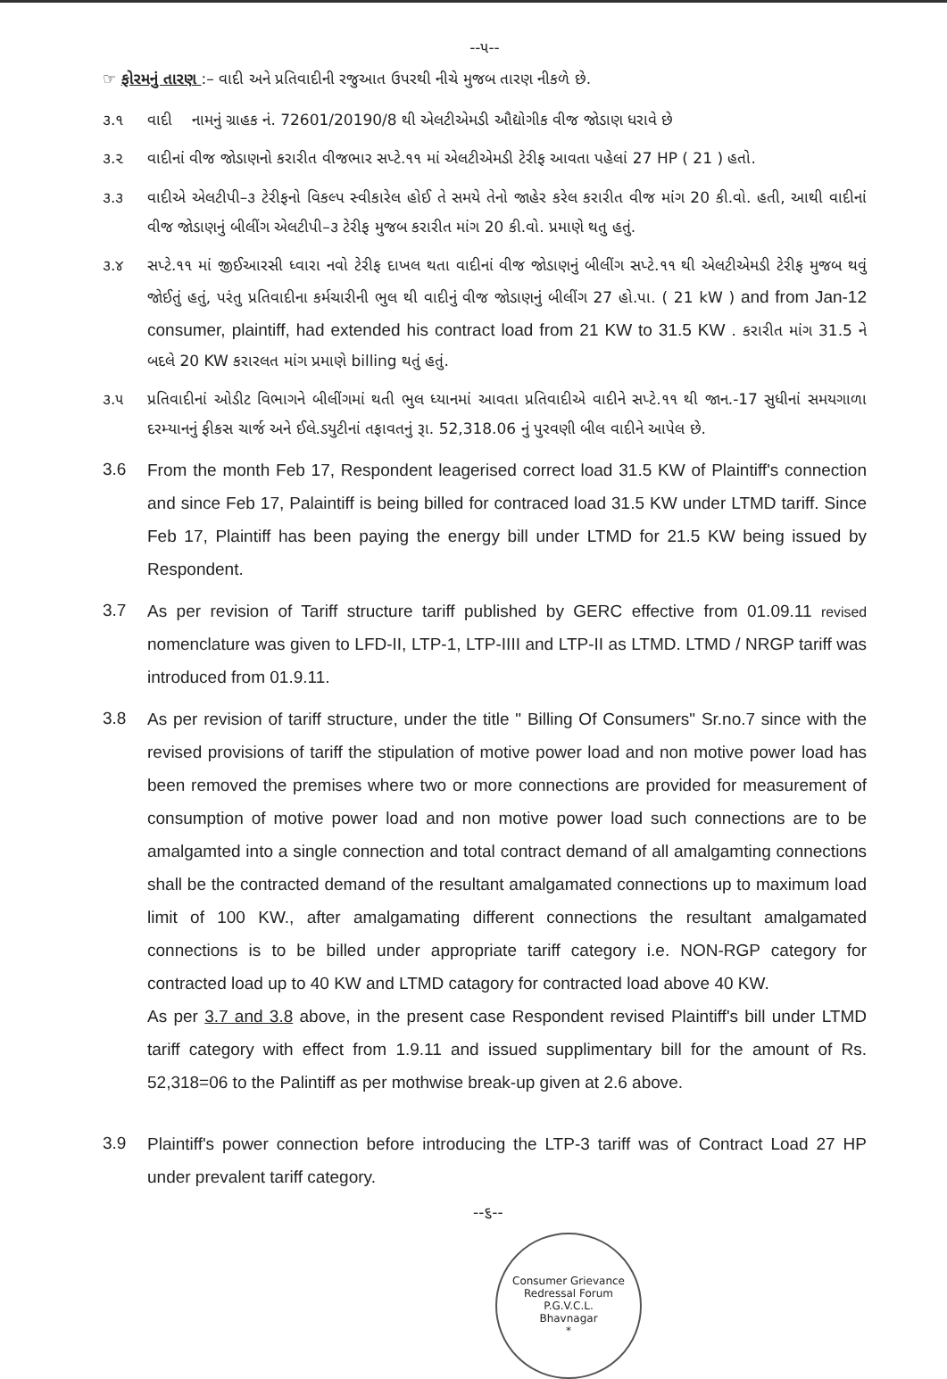--૫--
☞ ફોરમનું તારણ :– વાદી અને પ્રતિવાદીની રજુઆત ઉપરથી નીચે મુજબ તારણ નીકળે છે.
૩.૧
વાદી નામનું ગ્રાહક નં. 72601/20190/8 થી એલટીએમડી ઔદ્યોગીક વીજ જોડાણ ધરાવે છે
૩.૨
વાદીનાં વીજ જોડાણનો કરારીત વીજભાર સપ્ટે.૧૧ માં એલટીએમડી ટેરીફ આવતા પહેલાં 27 HP ( 21 ) હતો.
૩.૩
વાદીએ એલટીપી–૩ ટેરીફનો વિકલ્પ સ્વીકારેલ હોઈ તે સમયે તેનો જાહેર કરેલ કરારીત વીજ માંગ 20 કી.વો. હતી, આથી વાદીનાં વીજ જોડાણનું બીલીંગ એલટીપી–૩ ટેરીફ મુજબ કરારીત માંગ 20 કી.વો. પ્રમાણે થતુ હતું.
૩.૪
સપ્ટે.૧૧ માં જીઈઆરસી ધ્વારા નવો ટેરીફ દાખલ થતા વાદીનાં વીજ જોડાણનું બીલીંગ સપ્ટે.૧૧ થી એલટીએમડી ટેરીફ મુજબ થવું જોઈતું હતું, પરંતુ પ્રતિવાદીના કર્મચારીની ભુલ થી વાદીનું વીજ જોડાણનું બીલીંગ 27 હો.પા. ( 21 kW ) and from Jan-12 consumer, plaintiff, had extended his contract load from 21 KW to 31.5 KW . કરારીત માંગ 31.5 ને બદલે 20 KW કરારલત માંગ પ્રમાણે billing થતું હતું.
૩.૫
પ્રતિવાદીનાં ઓડીટ વિભાગને બીલીંગમાં થતી ભુલ ધ્યાનમાં આવતા પ્રતિવાદીએ વાદીને સપ્ટે.૧૧ થી જાન.-17 સુધીનાં સમયગાળા દરમ્યાનનું ફીકસ ચાર્જ અને ઈલે.ડયુટીનાં તફાવતનું રૂા. 52,318.06 નું પુરવણી બીલ વાદીને આપેલ છે.
3.6
From the month Feb 17, Respondent leagerised correct load 31.5 KW of Plaintiff's connection and since Feb 17, Palaintiff is being billed for contraced load 31.5 KW under LTMD tariff. Since Feb 17, Plaintiff has been paying the energy bill under LTMD for 21.5 KW being issued by Respondent.
3.7
As per revision of Tariff structure tariff published by GERC effective from 01.09.11 revised nomenclature was given to LFD-II, LTP-1, LTP-IIII and LTP-II as LTMD. LTMD / NRGP tariff was introduced from 01.9.11.
3.8
As per revision of tariff structure, under the title " Billing Of Consumers" Sr.no.7 since with the revised provisions of tariff the stipulation of motive power load and non motive power load has been removed the premises where two or more connections are provided for measurement of consumption of motive power load and non motive power load such connections are to be amalgamted into a single connection and total contract demand of all amalgamting connections shall be the contracted demand of the resultant amalgamated connections up to maximum load limit of 100 KW., after amalgamating different connections the resultant amalgamated connections is to be billed under appropriate tariff category i.e. NON-RGP category for contracted load up to 40 KW and LTMD catagory for contracted load above 40 KW.
As per 3.7 and 3.8 above, in the present case Respondent revised Plaintiff's bill under LTMD tariff category with effect from 1.9.11 and issued supplimentary bill for the amount of Rs. 52,318=06 to the Palintiff as per mothwise break-up given at 2.6 above.
3.9
Plaintiff's power connection before introducing the LTP-3 tariff was of Contract Load 27 HP under prevalent tariff category.
--૬--
Consumer Grievance Redressal Forum
P.G.V.C.L.
Bhavnagar
*